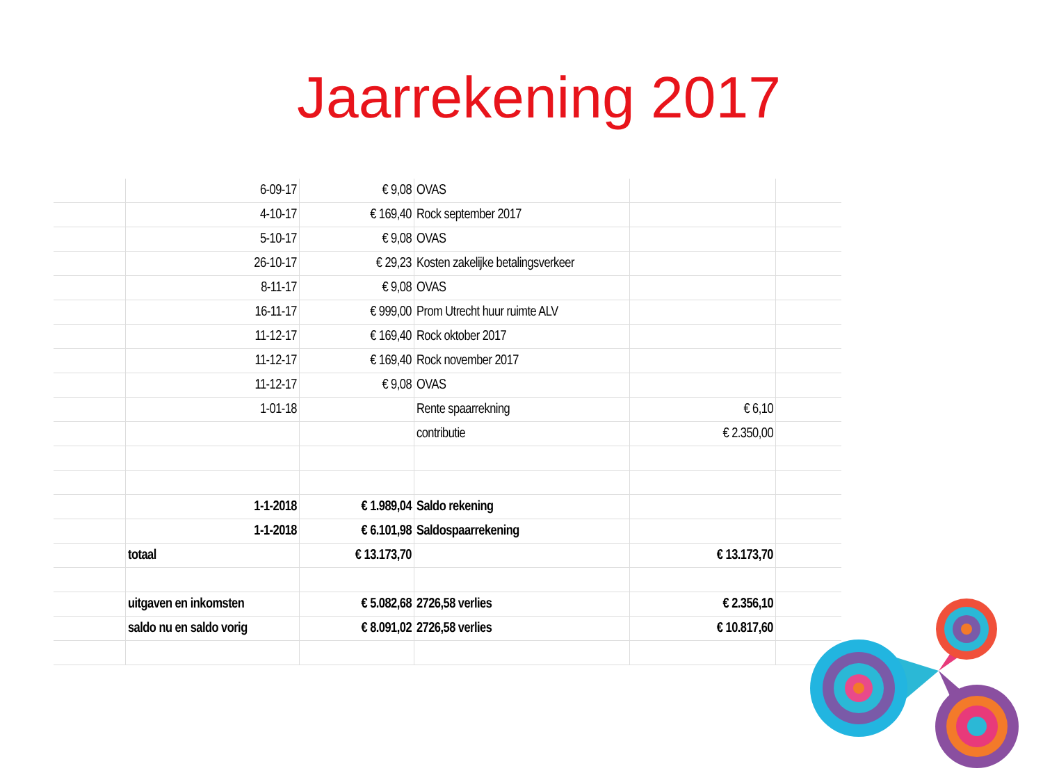Jaarrekening 2017
| | 6-09-17 | € 9,08 | OVAS | | |
| | 4-10-17 | € 169,40 | Rock september 2017 | | |
| | 5-10-17 | € 9,08 | OVAS | | |
| | 26-10-17 | € 29,23 | Kosten zakelijke betalingsverkeer | | |
| | 8-11-17 | € 9,08 | OVAS | | |
| | 16-11-17 | € 999,00 | Prom Utrecht huur ruimte ALV | | |
| | 11-12-17 | € 169,40 | Rock oktober 2017 | | |
| | 11-12-17 | € 169,40 | Rock november 2017 | | |
| | 11-12-17 | € 9,08 | OVAS | | |
| | 1-01-18 | | Rente spaarrekning | € 6,10 | |
| | | | contributie | € 2.350,00 | |
| | 1-1-2018 | € 1.989,04 | Saldo rekening | | |
| | 1-1-2018 | € 6.101,98 | Saldospaarrekening | | |
| | totaal | € 13.173,70 | | € 13.173,70 | |
| | uitgaven en inkomsten | € 5.082,68 | 2726,58 verlies | € 2.356,10 | |
| | saldo nu en saldo vorig | € 8.091,02 | 2726,58 verlies | € 10.817,60 | |